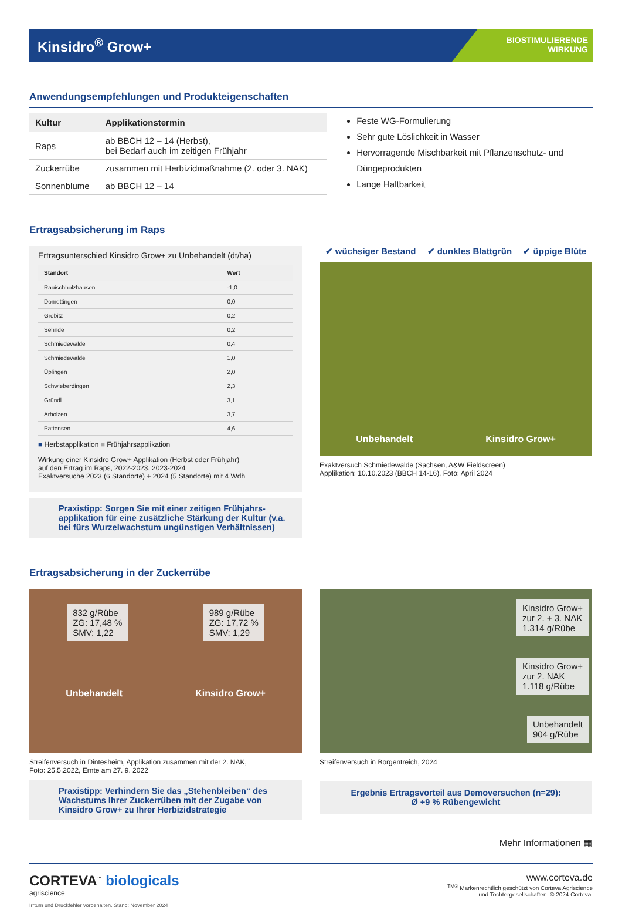Kinsidro<sup>®</sup> Grow+
BIOSTIMULIERENDE
WIRKUNG
Anwendungsempfehlungen und Produkteigenschaften
| Kultur | Applikationstermin |
| --- | --- |
| Raps | ab BBCH 12 – 14 (Herbst), bei Bedarf auch im zeitigen Frühjahr |
| Zuckerrübe | zusammen mit Herbizidmaßnahme (2. oder 3. NAK) |
| Sonnenblume | ab BBCH 12 – 14 |
Feste WG-Formulierung
Sehr gute Löslichkeit in Wasser
Hervorragende Mischbarkeit mit Pflanzenschutz- und Düngeprodukten
Lange Haltbarkeit
Ertragsabsicherung im Raps
Ertragsunterschied Kinsidro Grow+ zu Unbehandelt (dt/ha)
| Standort | Wert |
| --- | --- |
| Rauischholzhausen | -1,0 |
| Domettingen | 0,0 |
| Gröbitz | 0,2 |
| Sehnde | 0,2 |
| Schmiedewalde | 0,4 |
| Schmiedewalde | 1,0 |
| Üplingen | 2,0 |
| Schwieberdingen | 2,3 |
| Gründl | 3,1 |
| Arholzen | 3,7 |
| Pattensen | 4,6 |
■ Herbstapplikation ■ Frühjahrsapplikation
Wirkung einer Kinsidro Grow+ Applikation (Herbst oder Frühjahr)
auf den Ertrag im Raps, 2022-2023. 2023-2024
Exaktversuche 2023 (6 Standorte) + 2024 (5 Standorte) mit 4 Wdh
Praxistipp: Sorgen Sie mit einer zeitigen Frühjahrs-applikation für eine zusätzliche Stärkung der Kultur (v.a. bei fürs Wurzelwachstum ungünstigen Verhältnissen)
✔ wüchsiger Bestand ✔ dunkles Blattgrün ✔ üppige Blüte
Unbehandelt Kinsidro Grow+
Exaktversuch Schmiedewalde (Sachsen, A&W Fieldscreen)
Applikation: 10.10.2023 (BBCH 14-16), Foto: April 2024
Ertragsabsicherung in der Zuckerrübe
832 g/Rübe
ZG: 17,48 %
SMV: 1,22
989 g/Rübe
ZG: 17,72 %
SMV: 1,29
Unbehandelt Kinsidro Grow+
Streifenversuch in Dintesheim, Applikation zusammen mit der 2. NAK,
Foto: 25.5.2022, Ernte am 27. 9. 2022
Praxistipp: Verhindern Sie das „Stehenbleiben“ des Wachstums Ihrer Zuckerrüben mit der Zugabe von Kinsidro Grow+ zu Ihrer Herbizidstrategie
Kinsidro Grow+
zur 2. + 3. NAK
1.314 g/Rübe
Kinsidro Grow+
zur 2. NAK
1.118 g/Rübe
Unbehandelt
904 g/Rübe
Streifenversuch in Borgentreich, 2024
Ergebnis Ertragsvorteil aus Demoversuchen (n=29):
Ø +9 % Rübengewicht
Mehr Informationen ▦
CORTEVA<sup>™</sup> biologicals
agriscience
www.corteva.de
<sup>TM®</sup> Markenrechtlich geschützt von Corteva Agriscience
und Tochtergesellschaften. © 2024 Corteva.
Irrtum und Druckfehler vorbehalten. Stand: November 2024